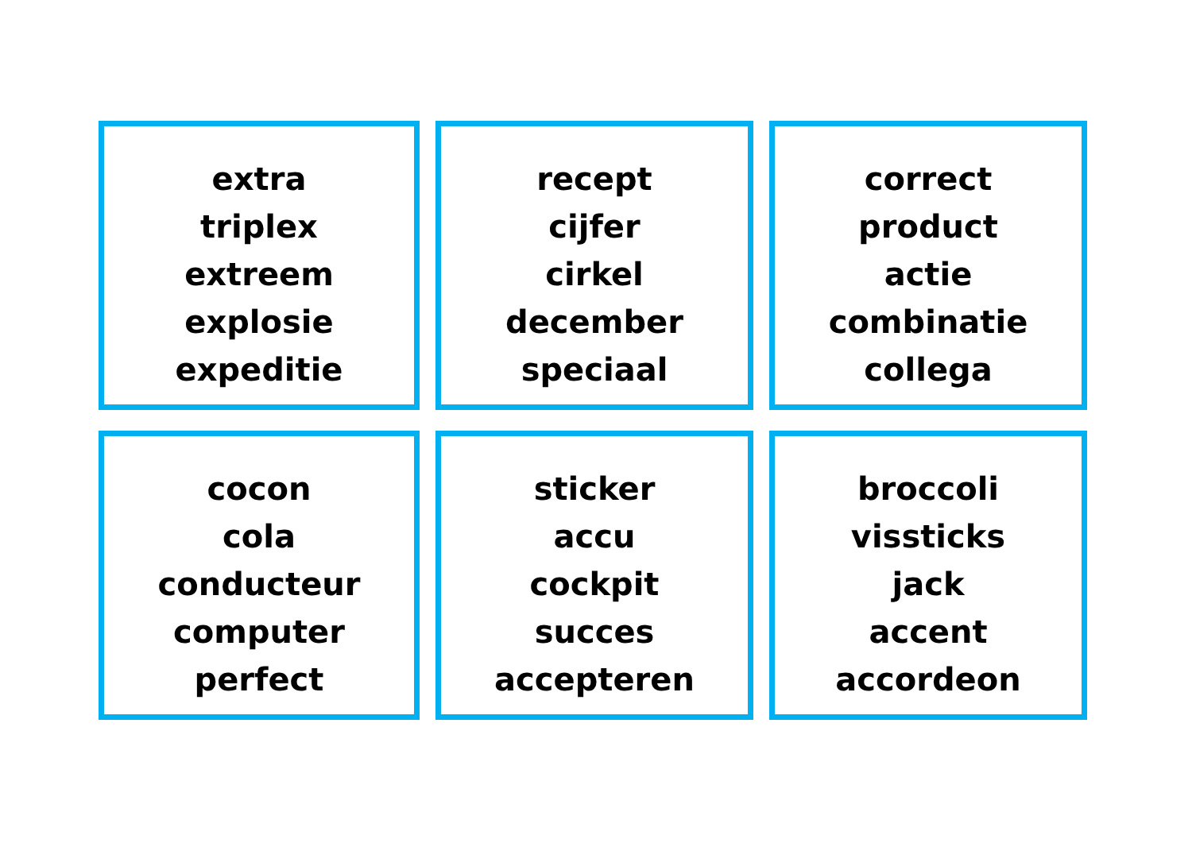extra
triplex
extreem
explosie
expeditie
recept
cijfer
cirkel
december
speciaal
correct
product
actie
combinatie
collega
cocon
cola
conducteur
computer
perfect
sticker
accu
cockpit
succes
accepteren
broccoli
vissticks
jack
accent
accordeon